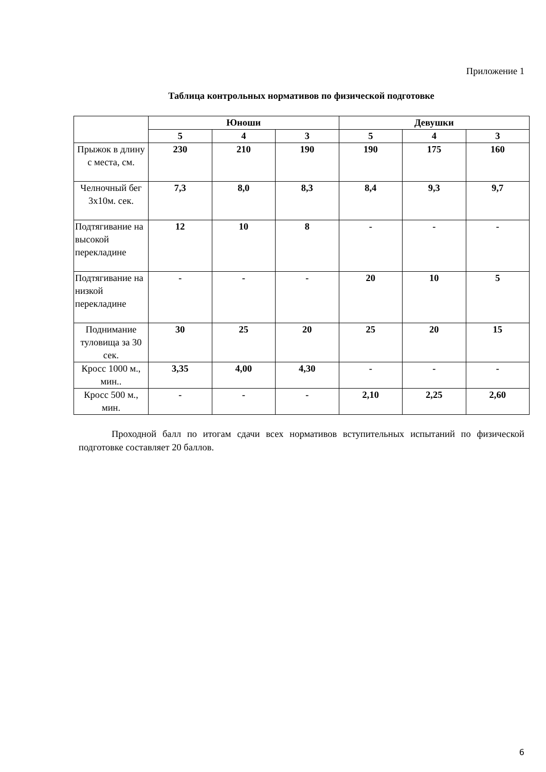Приложение 1
Таблица контрольных нормативов по физической подготовке
| | Юноши | | | Девушки | | |
| --- | --- | --- | --- | --- | --- | --- |
| | 5 | 4 | 3 | 5 | 4 | 3 |
| Прыжок в длину с места, см. | 230 | 210 | 190 | 190 | 175 | 160 |
| Челночный бег 3х10м. сек. | 7,3 | 8,0 | 8,3 | 8,4 | 9,3 | 9,7 |
| Подтягивание на высокой перекладине | 12 | 10 | 8 | - | - | - |
| Подтягивание на низкой перекладине | - | - | - | 20 | 10 | 5 |
| Поднимание туловища за 30 сек. | 30 | 25 | 20 | 25 | 20 | 15 |
| Кросс 1000 м., мин.. | 3,35 | 4,00 | 4,30 | - | - | - |
| Кросс 500 м., мин. | - | - | - | 2,10 | 2,25 | 2,60 |
Проходной балл по итогам сдачи всех нормативов вступительных испытаний по физической подготовке составляет 20 баллов.
6